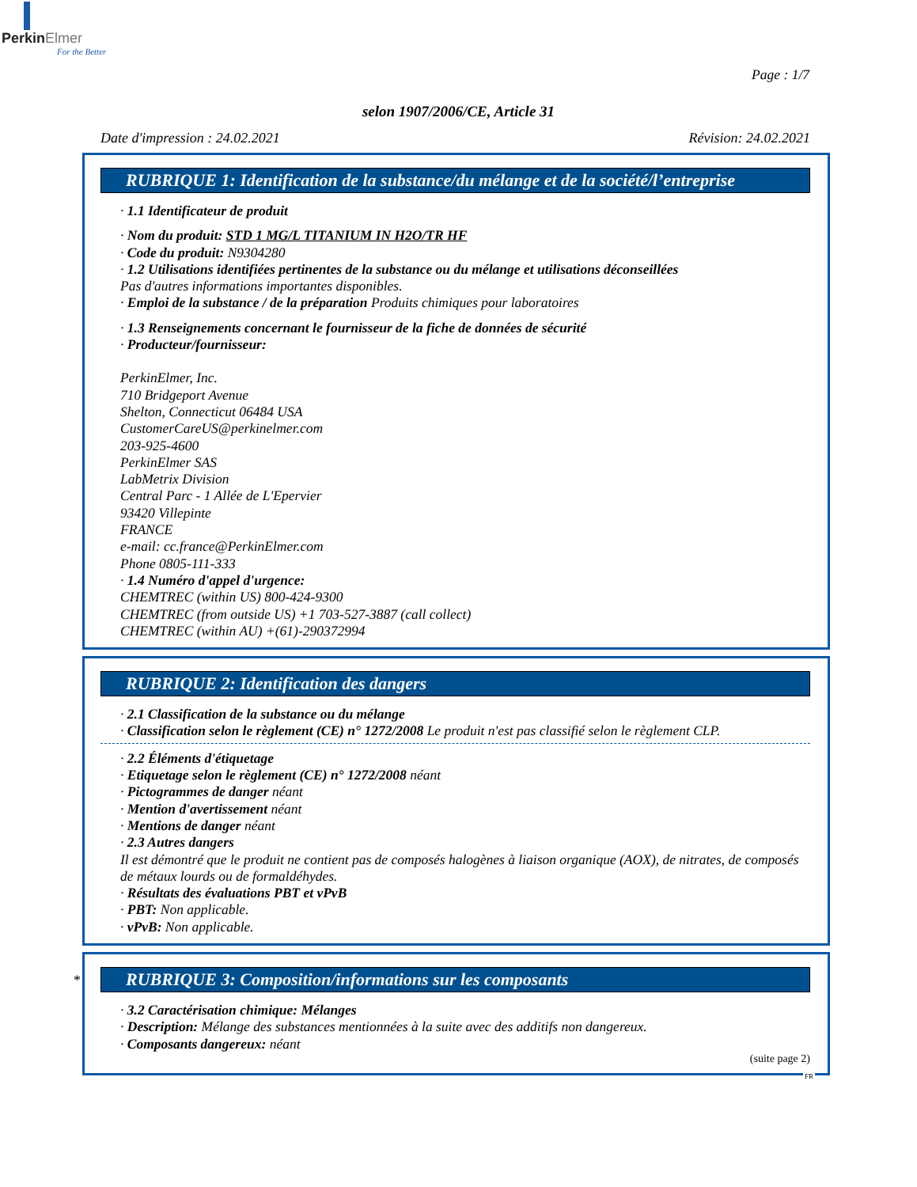Perkin Elmer
For the Better
Page : 1/7
selon 1907/2006/CE, Article 31
Date d'impression : 24.02.2021 Révision: 24.02.2021
RUBRIQUE 1: Identification de la substance/du mélange et de la société/l’entreprise
· 1.1 Identificateur de produit
· Nom du produit: STD 1 MG/L TITANIUM IN H2O/TR HF
· Code du produit: N9304280
· 1.2 Utilisations identifiées pertinentes de la substance ou du mélange et utilisations déconseillées
Pas d'autres informations importantes disponibles.
· Emploi de la substance / de la préparation Produits chimiques pour laboratoires
· 1.3 Renseignements concernant le fournisseur de la fiche de données de sécurité
· Producteur/fournisseur:
PerkinElmer, Inc.
710 Bridgeport Avenue
Shelton, Connecticut 06484 USA
CustomerCareUS@perkinelmer.com
203-925-4600
PerkinElmer SAS
LabMetrix Division
Central Parc - 1 Allée de L'Epervier
93420 Villepinte
FRANCE
e-mail: cc.france@PerkinElmer.com
Phone 0805-111-333
· 1.4 Numéro d'appel d'urgence:
CHEMTREC (within US) 800-424-9300
CHEMTREC (from outside US) +1 703-527-3887 (call collect)
CHEMTREC (within AU) +(61)-290372994
RUBRIQUE 2: Identification des dangers
· 2.1 Classification de la substance ou du mélange
· Classification selon le règlement (CE) n° 1272/2008 Le produit n'est pas classifié selon le règlement CLP.
· 2.2 Éléments d'étiquetage
· Etiquetage selon le règlement (CE) n° 1272/2008 néant
· Pictogrammes de danger néant
· Mention d'avertissement néant
· Mentions de danger néant
· 2.3 Autres dangers
Il est démontré que le produit ne contient pas de composés halogènes à liaison organique (AOX), de nitrates, de composés de métaux lourds ou de formaldéhydes.
· Résultats des évaluations PBT et vPvB
· PBT: Non applicable.
· vPvB: Non applicable.
*
RUBRIQUE 3: Composition/informations sur les composants
· 3.2 Caractérisation chimique: Mélanges
· Description: Mélange des substances mentionnées à la suite avec des additifs non dangereux.
· Composants dangereux: néant
(suite page 2)
FR